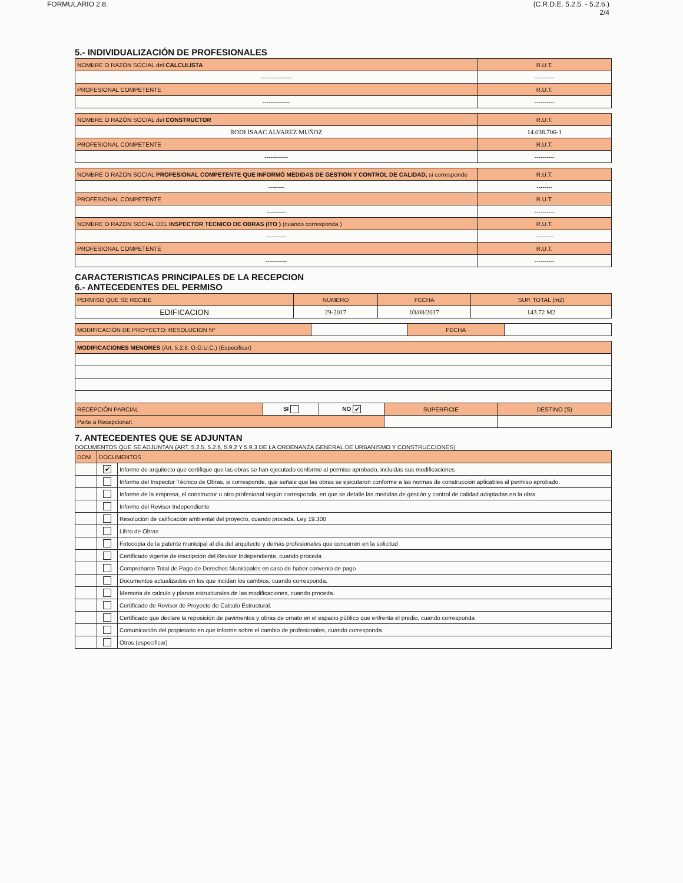FORMULARIO 2.8. (C.R.D.E. 5.2.5. - 5.2.6.)
2/4
5.- INDIVIDUALIZACIÓN DE PROFESIONALES
| NOMBRE O RAZÓN SOCIAL del CALCULISTA | R.U.T. |
| ---------------- | ---------- |
| PROFESIONAL COMPETENTE | R.U.T. |
| -------------- | ---------- |
| NOMBRE O RAZÓN SOCIAL del CONSTRUCTOR | R.U.T. |
| RODI ISAAC ALVAREZ MUÑOZ | 14.038.706-1 |
| PROFESIONAL COMPETENTE | R.U.T. |
| ------------ | ---------- |
| NOMBRE O RAZON SOCIAL PROFESIONAL COMPETENTE QUE INFORMÓ MEDIDAS DE GESTION Y CONTROL DE CALIDAD, si corresponde | R.U.T. |
| -------- | -------- |
| PROFESIONAL COMPETENTE | R.U.T. |
| ---------- | ---------- |
| NOMBRE O RAZON SOCIAL DEL INSPECTOR TECNICO DE OBRAS (ITO ) (cuando corresponda ) | R.U.T. |
| ---------- | --------- |
| PROFESIONAL COMPETENTE | R.U.T. |
| ----------- | ---------- |
CARACTERISTICAS PRINCIPALES DE LA RECEPCION
6.- ANTECEDENTES DEL PERMISO
| PERMISO QUE SE RECIBE | NUMERO | FECHA | SUP. TOTAL (m2) |
| --- | --- | --- | --- |
| EDIFICACION | 29-2017 | 03/08/2017 | 143.72 M2 |
| MODIFICACIÓN DE PROYECTO: RESOLUCION N° | | FECHA | |
| MODIFICACIONES MENORES (Art. 5.2.8. O.G.U.C.) (Especificar) | | | | |
| RECEPCIÓN PARCIAL | SI | NO ✔ | SUPERFICIE | DESTINO (S) |
| Parte a Recepcionar: | | | | |
7. ANTECEDENTES QUE SE ADJUNTAN
DOCUMENTOS QUE SE ADJUNTAN (ART. 5.2.5, 5.2.6, 5.9.2 Y 5.9.3 DE LA ORDENANZA GENERAL DE URBANISMO Y CONSTRUCCIONES)
| DOM | DOCUMENTOS | |
| --- | --- | --- |
| | ✔ | Informe de arquitecto que certifique que las obras se han ejecutado conforme al permiso aprobado, incluidas sus modificaciones |
| | | Informe del Inspector Técnico de Obras, si corresponde, que señale que las obras se ejecutaron conforme a las normas de construcción aplicables al permiso aprobado. |
| | | Informe de la empresa, el constructor u otro profesional según corresponda, en que se detalle las medidas de gestión y control de calidad adoptadas en la obra. |
| | | Informe del Revisor Independiente |
| | | Resolución de calificación ambiental del proyecto, cuando proceda. Ley 19.300 |
| | | Libro de Obras |
| | | Fotocopia de la patente municipal al día del arquitecto y demás profesionales que concurren en la solicitud |
| | | Certificado vigente de inscripción del Revisor Independiente, cuando proceda |
| | | Comprobante Total de Pago de Derechos Municipales en caso de haber convenio de pago |
| | | Documentos actualizados en los que incidan los cambios, cuando corresponda. |
| | | Memoria de calculo y planos estructurales de las modificaciones, cuando proceda. |
| | | Certificado de Revisor de Proyecto de Calculo Estructural. |
| | | Certificado que declare la reposición de pavimentos y obras de ornato en el espacio público que enfrenta el predio, cuando corresponda |
| | | Comunicación del propietario en que informe sobre el cambio de profesionales, cuando corresponda. |
| | | Otros (especificar) |